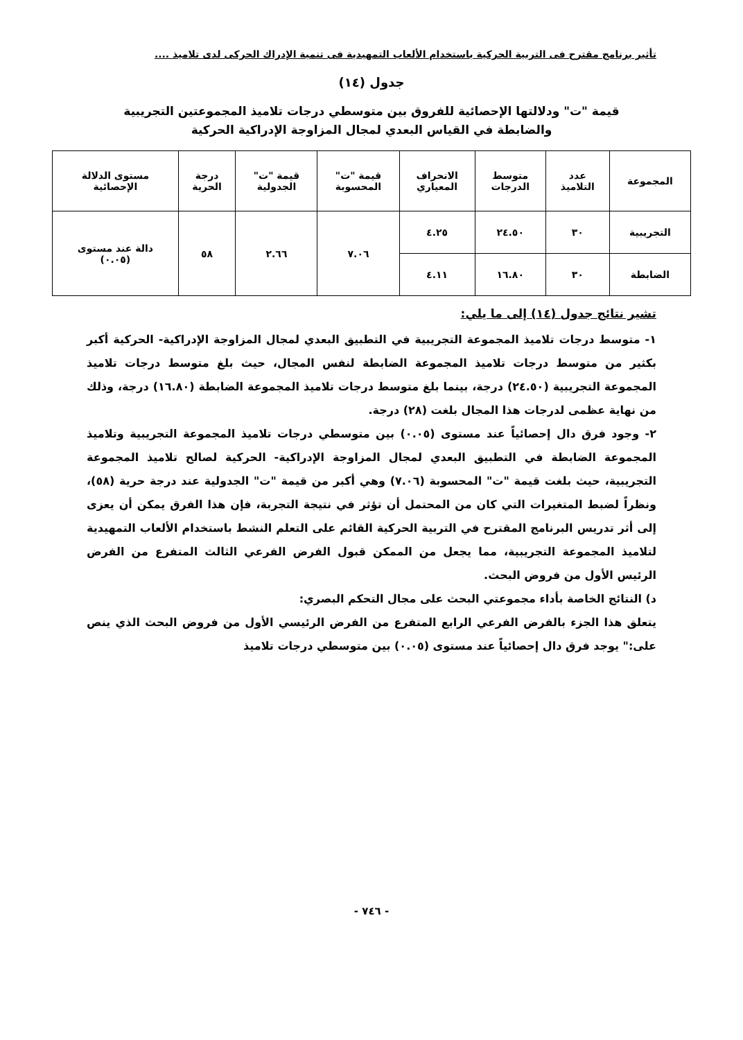تأثير برنامج مقترح فى التربية الحركية باستخدام الألعاب التمهيدية فى تنمية الإدراك الحركى لدى تلاميذ ....
جدول (١٤)
قيمة "ت" ودلالتها الإحصائية للفروق بين متوسطي درجات تلاميذ المجموعتين التجريبية
والضابطة في القياس البعدي لمجال المزاوجة الإدراكية الحركية
| المجموعة | عدد التلاميذ | متوسط الدرجات | الانحراف المعياري | قيمة "ت" المحسوبة | قيمة "ت" الجدولية | درجة الحرية | مستوى الدلالة الإحصائية |
| --- | --- | --- | --- | --- | --- | --- | --- |
| التجريبية | ٣٠ | ٢٤.٥٠ | ٤.٢٥ | ٧.٠٦ | ٢.٦٦ | ٥٨ | دالة عند مستوى (٠.٠٥) |
| الضابطة | ٣٠ | ١٦.٨٠ | ٤.١١ | | | | |
تشير نتائج جدول (١٤) إلى ما يلي:
١- متوسط درجات تلاميذ المجموعة التجريبية في التطبيق البعدي لمجال المزاوجة الإدراكية- الحركية أكبر بكثير من متوسط درجات تلاميذ المجموعة الضابطة لنفس المجال، حيث بلغ متوسط درجات تلاميذ المجموعة التجريبية (٢٤.٥٠) درجة، بينما بلغ متوسط درجات تلاميذ المجموعة الضابطة (١٦.٨٠) درجة، وذلك من نهاية عظمى لدرجات هذا المجال بلغت (٢٨) درجة.
٢- وجود فرق دال إحصائياً عند مستوى (٠.٠٥) بين متوسطي درجات تلاميذ المجموعة التجريبية وتلاميذ المجموعة الضابطة في التطبيق البعدي لمجال المزاوجة الإدراكية- الحركية لصالح تلاميذ المجموعة التجريبية، حيث بلغت قيمة "ت" المحسوبة (٧.٠٦) وهي أكبر من قيمة "ت" الجدولية عند درجة حرية (٥٨)، ونظراً لضبط المتغيرات التي كان من المحتمل أن تؤثر في نتيجة التجربة، فإن هذا الفرق يمكن أن يعزى إلى أثر تدريس البرنامج المقترح في التربية الحركية القائم على التعلم النشط باستخدام الألعاب التمهيدية لتلاميذ المجموعة التجريبية، مما يجعل من الممكن قبول الفرض الفرعي الثالث المتفرع من الفرض الرئيس الأول من فروض البحث.
د) النتائج الخاصة بأداء مجموعتي البحث على مجال التحكم البصري:
يتعلق هذا الجزء بالفرض الفرعي الرابع المتفرع من الفرض الرئيسي الأول من فروض البحث الذي ينص على:" يوجد فرق دال إحصائياً عند مستوى (٠.٠٥) بين متوسطي درجات تلاميذ
- ٧٤٦ -